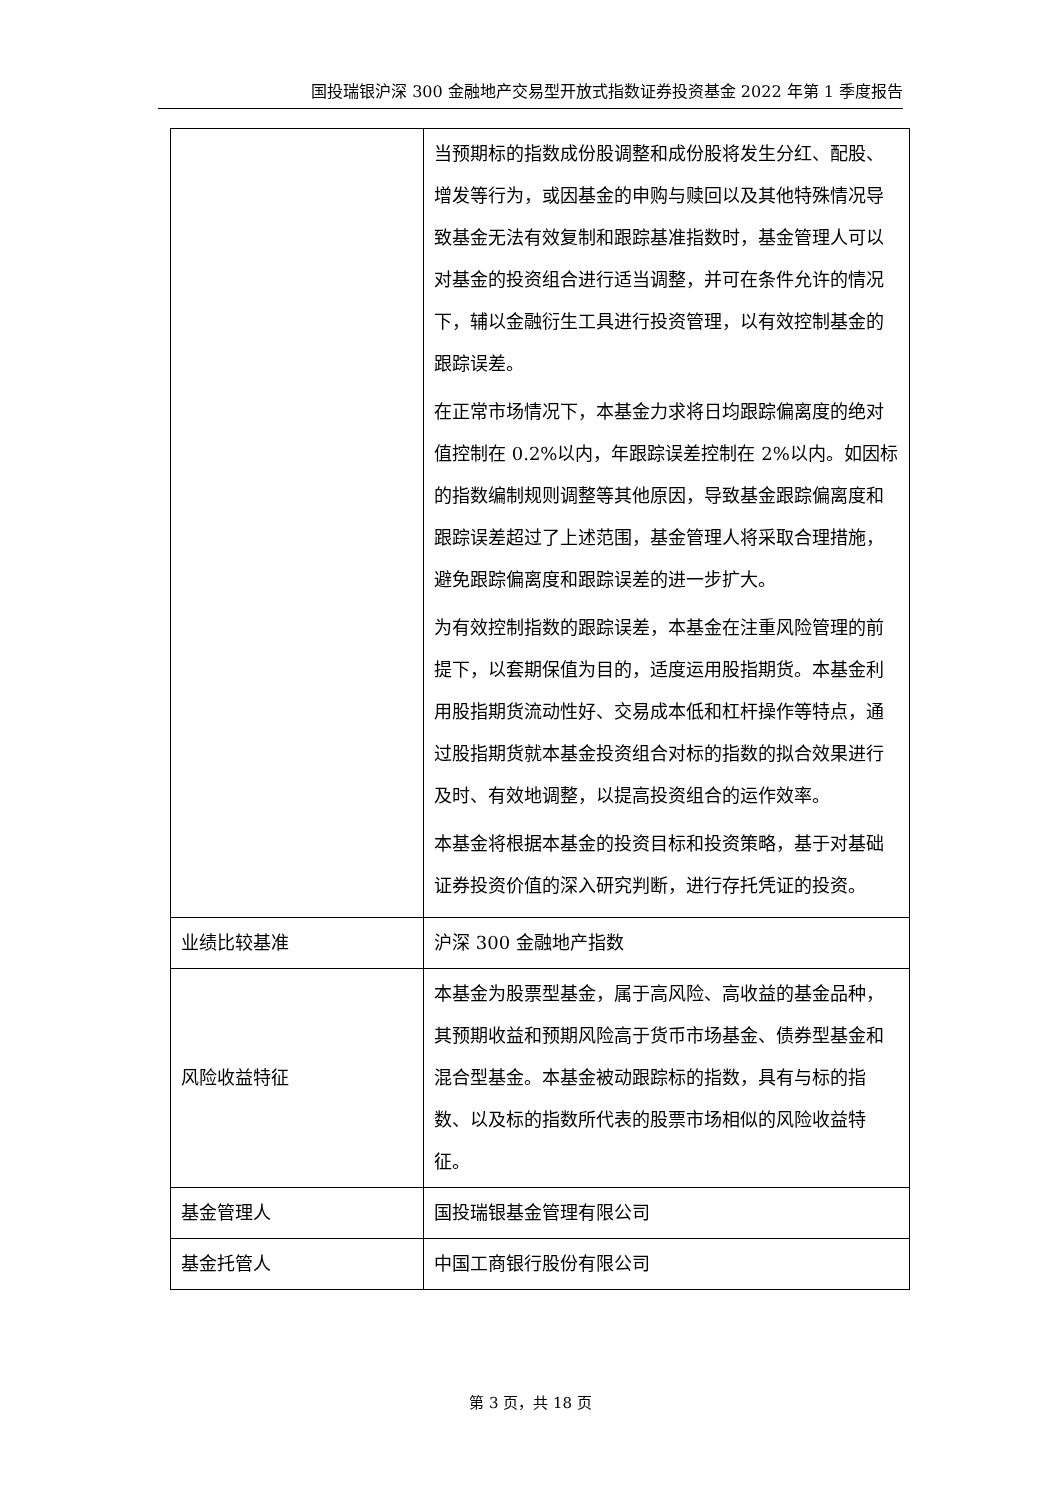国投瑞银沪深 300 金融地产交易型开放式指数证券投资基金 2022 年第 1 季度报告
| | 当预期标的指数成份股调整和成份股将发生分红、配股、增发等行为，或因基金的申购与赎回以及其他特殊情况导致基金无法有效复制和跟踪基准指数时，基金管理人可以对基金的投资组合进行适当调整，并可在条件允许的情况下，辅以金融衍生工具进行投资管理，以有效控制基金的跟踪误差。 在正常市场情况下，本基金力求将日均跟踪偏离度的绝对值控制在 0.2%以内，年跟踪误差控制在 2%以内。如因标的指数编制规则调整等其他原因，导致基金跟踪偏离度和跟踪误差超过了上述范围，基金管理人将采取合理措施，避免跟踪偏离度和跟踪误差的进一步扩大。 为有效控制指数的跟踪误差，本基金在注重风险管理的前提下，以套期保值为目的，适度运用股指期货。本基金利用股指期货流动性好、交易成本低和杠杆操作等特点，通过股指期货就本基金投资组合对标的指数的拟合效果进行及时、有效地调整，以提高投资组合的运作效率。 本基金将根据本基金的投资目标和投资策略，基于对基础证券投资价值的深入研究判断，进行存托凭证的投资。 |
| 业绩比较基准 | 沪深 300 金融地产指数 |
| 风险收益特征 | 本基金为股票型基金，属于高风险、高收益的基金品种，其预期收益和预期风险高于货币市场基金、债券型基金和混合型基金。本基金被动跟踪标的指数，具有与标的指数、以及标的指数所代表的股票市场相似的风险收益特征。 |
| 基金管理人 | 国投瑞银基金管理有限公司 |
| 基金托管人 | 中国工商银行股份有限公司 |
第 3 页，共 18 页